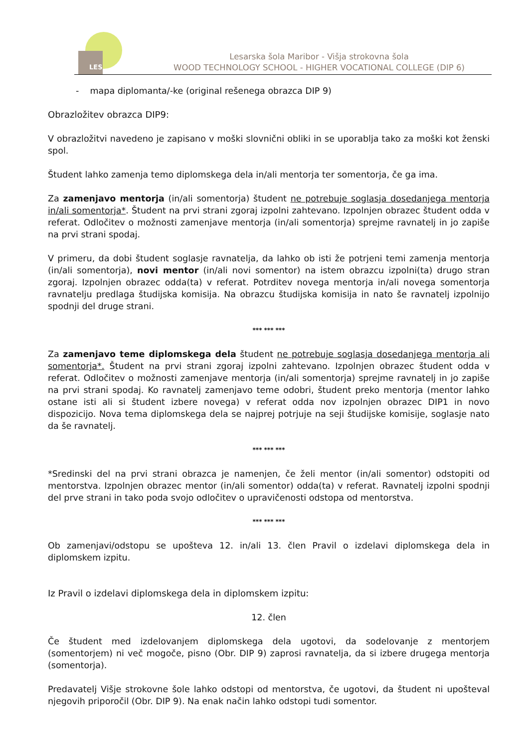LES
Lesarska šola Maribor - Višja strokovna šola
WOOD TECHNOLOGY SCHOOL - HIGHER VOCATIONAL COLLEGE (DIP 6)
- mapa diplomanta/-ke (original rešenega obrazca DIP 9)
Obrazložitev obrazca DIP9:
V obrazložitvi navedeno je zapisano v moški slovnični obliki in se uporablja tako za moški kot ženski spol.
Študent lahko zamenja temo diplomskega dela in/ali mentorja ter somentorja, če ga ima.
Za zamenjavo mentorja (in/ali somentorja) študent ne potrebuje soglasja dosedanjega mentorja in/ali somentorja*. Študent na prvi strani zgoraj izpolni zahtevano. Izpolnjen obrazec študent odda v referat. Odločitev o možnosti zamenjave mentorja (in/ali somentorja) sprejme ravnatelj in jo zapiše na prvi strani spodaj.
V primeru, da dobi študent soglasje ravnatelja, da lahko ob isti že potrjeni temi zamenja mentorja (in/ali somentorja), novi mentor (in/ali novi somentor) na istem obrazcu izpolni(ta) drugo stran zgoraj. Izpolnjen obrazec odda(ta) v referat. Potrditev novega mentorja in/ali novega somentorja ravnatelju predlaga študijska komisija. Na obrazcu študijska komisija in nato še ravnatelj izpolnijo spodnji del druge strani.
*** *** ***
Za zamenjavo teme diplomskega dela študent ne potrebuje soglasja dosedanjega mentorja ali somentorja*. Študent na prvi strani zgoraj izpolni zahtevano. Izpolnjen obrazec študent odda v referat. Odločitev o možnosti zamenjave mentorja (in/ali somentorja) sprejme ravnatelj in jo zapiše na prvi strani spodaj. Ko ravnatelj zamenjavo teme odobri, študent preko mentorja (mentor lahko ostane isti ali si študent izbere novega) v referat odda nov izpolnjen obrazec DIP1 in novo dispozicijo. Nova tema diplomskega dela se najprej potrjuje na seji študijske komisije, soglasje nato da še ravnatelj.
*** *** ***
*Sredinski del na prvi strani obrazca je namenjen, če želi mentor (in/ali somentor) odstopiti od mentorstva. Izpolnjen obrazec mentor (in/ali somentor) odda(ta) v referat. Ravnatelj izpolni spodnji del prve strani in tako poda svojo odločitev o upravičenosti odstopa od mentorstva.
*** *** ***
Ob zamenjavi/odstopu se upošteva 12. in/ali 13. člen Pravil o izdelavi diplomskega dela in diplomskem izpitu.
Iz Pravil o izdelavi diplomskega dela in diplomskem izpitu:
12. člen
Če študent med izdelovanjem diplomskega dela ugotovi, da sodelovanje z mentorjem (somentorjem) ni več mogoče, pisno (Obr. DIP 9) zaprosi ravnatelja, da si izbere drugega mentorja (somentorja).
Predavatelj Višje strokovne šole lahko odstopi od mentorstva, če ugotovi, da študent ni upošteval njegovih priporočil (Obr. DIP 9). Na enak način lahko odstopi tudi somentor.